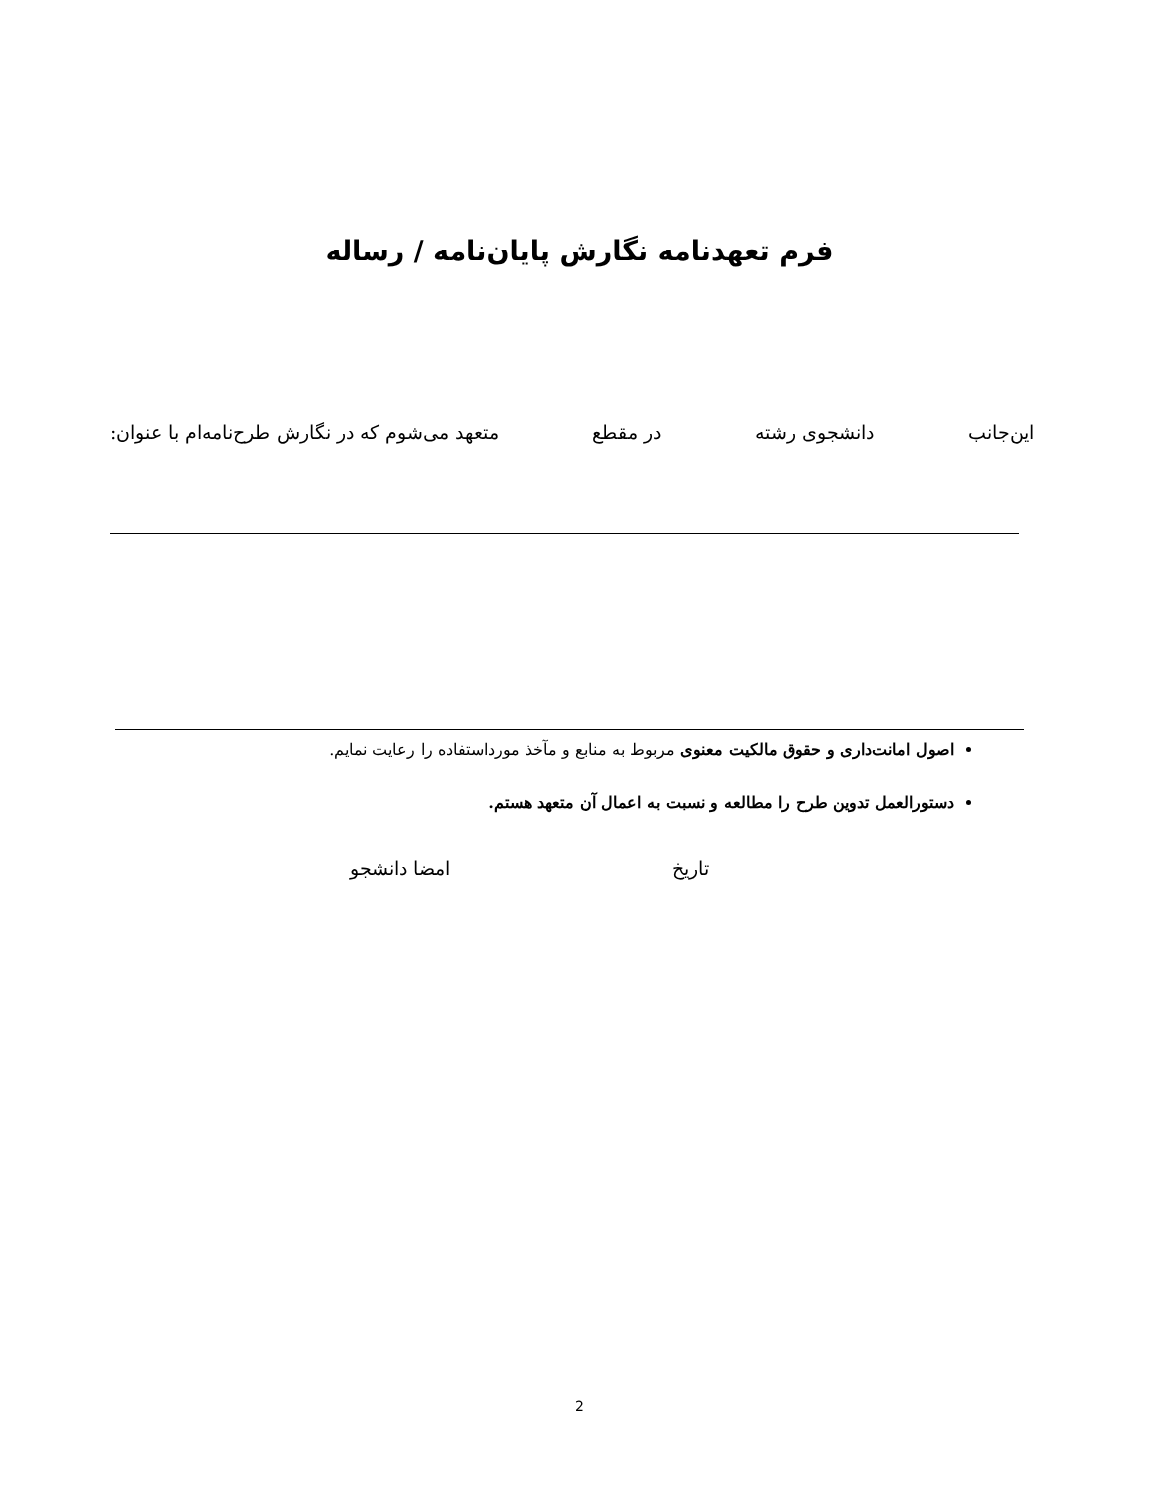فرم تعهدنامه نگارش پایان‌نامه / رساله
این‌جانب دانشجوی رشته در مقطع متعهد می‌شوم که در نگارش طرح‌نامه‌ام با عنوان:
اصول امانت‌داری و حقوق مالکیت معنوی مربوط به منابع و مآخذ مورداستفاده را رعایت نمایم.
دستورالعمل تدوین طرح را مطالعه و نسبت به اعمال آن متعهد هستم.
تاریخ امضا دانشجو
2